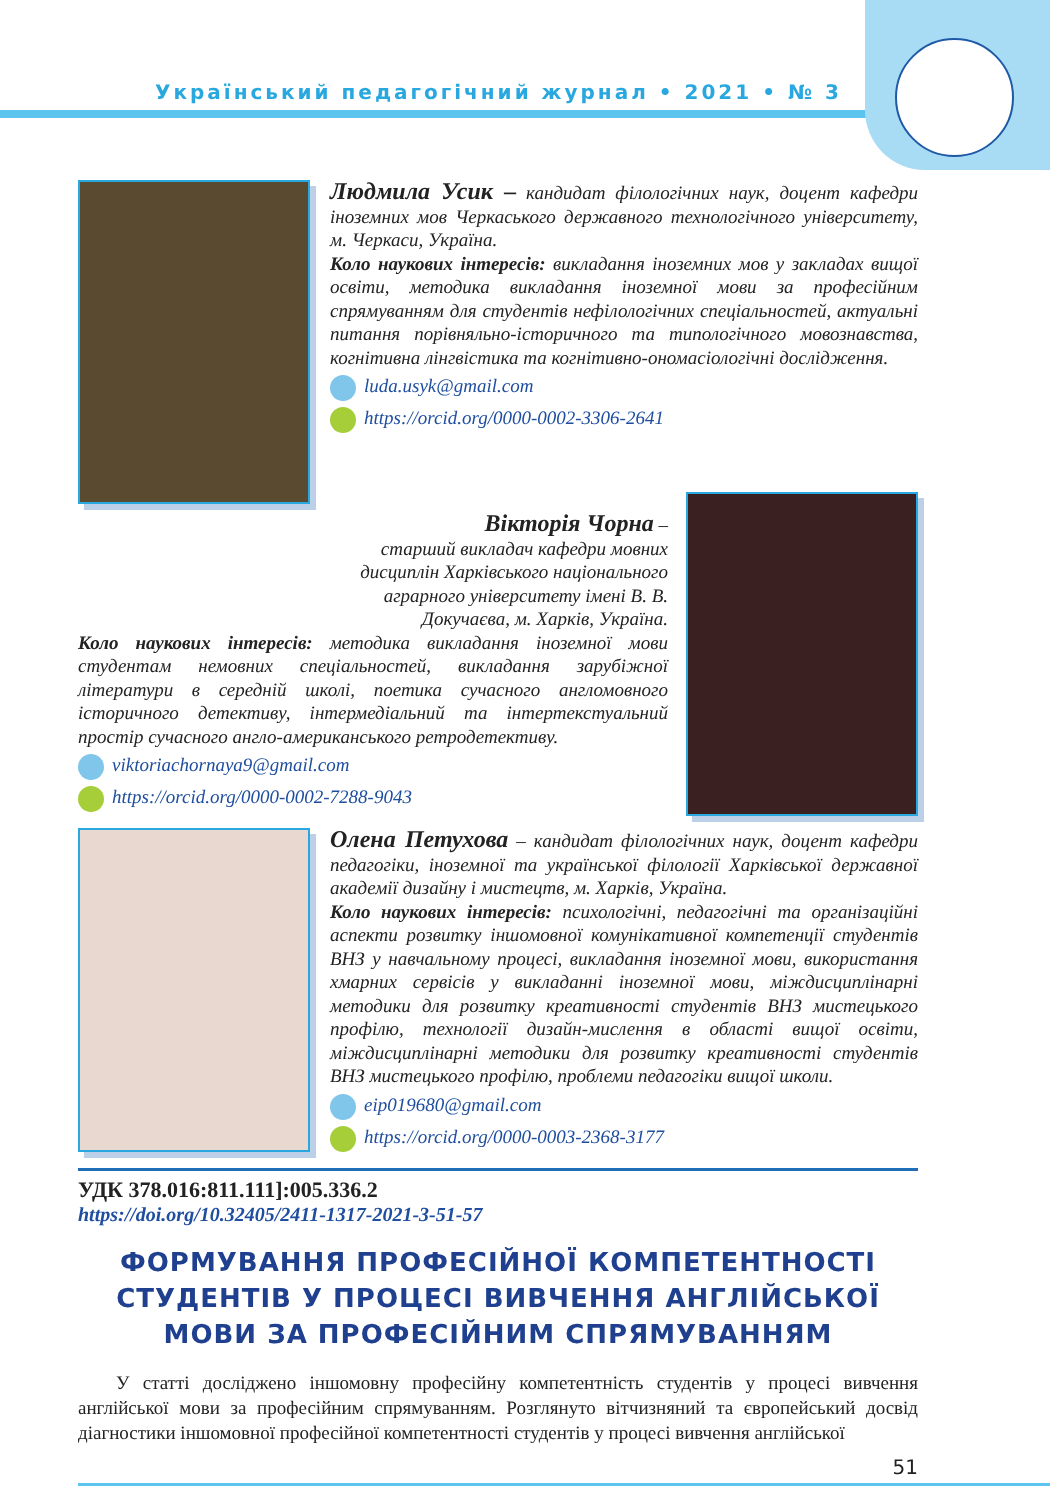Український педагогічний журнал • 2021 • № 3
Людмила Усик – кандидат філологічних наук, доцент кафедри іноземних мов Черкаського державного технологічного університету, м. Черкаси, Україна.
Коло наукових інтересів: викладання іноземних мов у закладах вищої освіти, методика викладання іноземної мови за професійним спрямуванням для студентів нефілологічних спеціальностей, актуальні питання порівняльно-історичного та типологічного мовознавства, когнітивна лінгвістика та когнітивно-ономасіологічні дослідження.
luda.usyk@gmail.com
https://orcid.org/0000-0002-3306-2641
Вікторія Чорна –
старший викладач кафедри мовних дисциплін Харківського національного аграрного університету імені В. В. Докучаєва, м. Харків, Україна.
Коло наукових інтересів: методика викладання іноземної мови студентам немовних спеціальностей, викладання зарубіжної літератури в середній школі, поетика сучасного англомовного історичного детективу, інтермедіальний та інтертекстуальний простір сучасного англо-американського ретродетективу.
viktoriachornaya9@gmail.com
https://orcid.org/0000-0002-7288-9043
Олена Петухова – кандидат філологічних наук, доцент кафедри педагогіки, іноземної та української філології Харківської державної академії дизайну і мистецтв, м. Харків, Україна.
Коло наукових інтересів: психологічні, педагогічні та організаційні аспекти розвитку іншомовної комунікативної компетенції студентів ВНЗ у навчальному процесі, викладання іноземної мови, використання хмарних сервісів у викладанні іноземної мови, міждисциплінарні методики для розвитку креативності студентів ВНЗ мистецького профілю, технології дизайн-мислення в області вищої освіти, міждисциплінарні методики для розвитку креативності студентів ВНЗ мистецького профілю, проблеми педагогіки вищої школи.
eip019680@gmail.com
https://orcid.org/0000-0003-2368-3177
УДК 378.016:811.111]:005.336.2
https://doi.org/10.32405/2411-1317-2021-3-51-57
ФОРМУВАННЯ ПРОФЕСІЙНОЇ КОМПЕТЕНТНОСТІ СТУДЕНТІВ У ПРОЦЕСІ ВИВЧЕННЯ АНГЛІЙСЬКОЇ МОВИ ЗА ПРОФЕСІЙНИМ СПРЯМУВАННЯМ
У статті досліджено іншомовну професійну компетентність студентів у процесі вивчення англійської мови за професійним спрямуванням. Розглянуто вітчизняний та європейський досвід діагностики іншомовної професійної компетентності студентів у процесі вивчення англійської
51